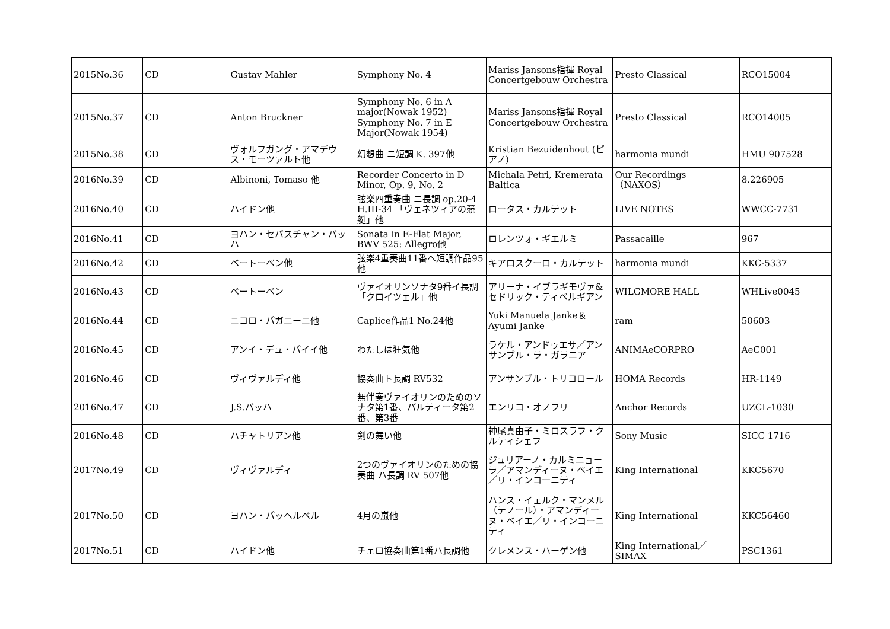| 2015No.36 | CD | Gustav Mahler | Symphony No. 4 | Mariss Jansons指揮 Royal Concertgebouw Orchestra | Presto Classical | RCO15004 |
| 2015No.37 | CD | Anton Bruckner | Symphony No. 6 in A major(Nowak 1952) Symphony No. 7 in E Major(Nowak 1954) | Mariss Jansons指揮 Royal Concertgebouw Orchestra | Presto Classical | RCO14005 |
| 2015No.38 | CD | ヴォルフガング・アマデウス・モーツァルト他 | 幻想曲 ニ短調 K. 397他 | Kristian Bezuidenhout (ピアノ) | harmonia mundi | HMU 907528 |
| 2016No.39 | CD | Albinoni, Tomaso 他 | Recorder Concerto in D Minor, Op. 9, No. 2 | Michala Petri, Kremerata Baltica | Our Recordings （NAXOS） | 8.226905 |
| 2016No.40 | CD | ハイドン他 | 弦楽四重奏曲 ニ長調 op.20-4 H.III-34 「ヴェネツィアの競艇」他 | ロータス・カルテット | LIVE NOTES | WWCC-7731 |
| 2016No.41 | CD | ヨハン・セバスチャン・バッハ | Sonata in E-Flat Major, BWV 525: Allegro他 | ロレンツォ・ギエルミ | Passacaille | 967 |
| 2016No.42 | CD | ベートーベン他 | 弦楽4重奏曲11番へ短調作品95他 | キアロスクーロ・カルテット | harmonia mundi | KKC-5337 |
| 2016No.43 | CD | ベートーベン | ヴァイオリンソナタ9番イ長調「クロイツェル」他 | アリーナ・イブラギモヴァ&セドリック・ティベルギアン | WILGMORE HALL | WHLive0045 |
| 2016No.44 | CD | ニコロ・パガニーニ他 | Caplice作品1 No.24他 | Yuki Manuela Janke＆Ayumi Janke | ram | 50603 |
| 2016No.45 | CD | アンイ・デュ・パイイ他 | わたしは狂気他 | ラケル・アンドゥエサ／アンサンブル・ラ・ガラニア | ANIMAeCORPRO | AeC001 |
| 2016No.46 | CD | ヴィヴァルディ他 | 協奏曲ト長調 RV532 | アンサンブル・トリコロール | HOMA Records | HR-1149 |
| 2016No.47 | CD | J.S.バッハ | 無伴奏ヴァイオリンのためのソナタ第1番、パルティータ第2番、第3番 | エンリコ・オノフリ | Anchor Records | UZCL-1030 |
| 2016No.48 | CD | ハチャトリアン他 | 剣の舞い他 | 神尾真由子・ミロスラフ・クルティシェフ | Sony Music | SICC 1716 |
| 2017No.49 | CD | ヴィヴァルディ | 2つのヴァイオリンのための協奏曲 ハ長調 RV 507他 | ジュリアーノ・カルミニョーラ／アマンディーヌ・ベイエ／リ・インコーニティ | King International | KKC5670 |
| 2017No.50 | CD | ヨハン・パッヘルベル | 4月の嵐他 | ハンス・イェルク・マンメル（テノール）・アマンディーヌ・ベイエ／リ・インコーニティ | King International | KKC56460 |
| 2017No.51 | CD | ハイドン他 | チェロ協奏曲第1番ハ長調他 | クレメンス・ハーゲン他 | King International／SIMAX | PSC1361 |